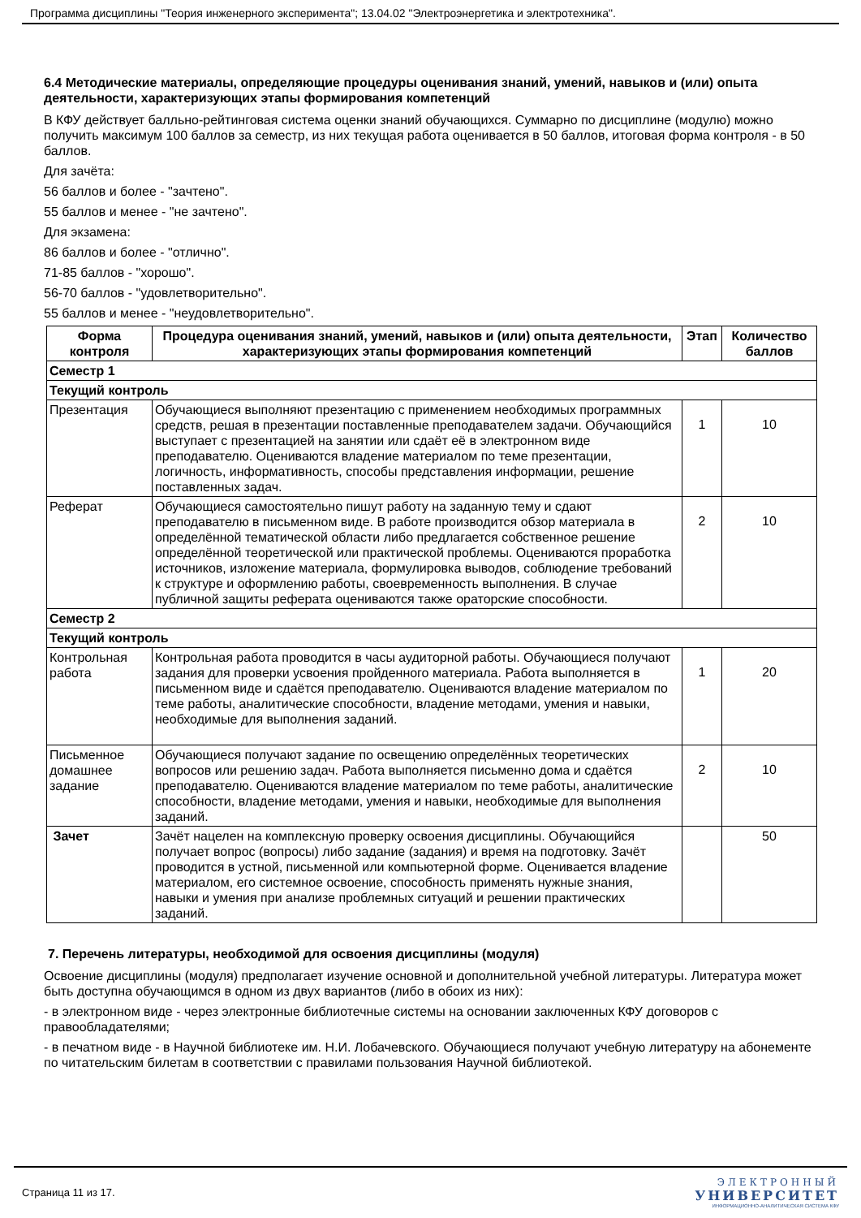Программа дисциплины "Теория инженерного эксперимента"; 13.04.02 "Электроэнергетика и электротехника".
6.4 Методические материалы, определяющие процедуры оценивания знаний, умений, навыков и (или) опыта деятельности, характеризующих этапы формирования компетенций
В КФУ действует балльно-рейтинговая система оценки знаний обучающихся. Суммарно по дисциплине (модулю) можно получить максимум 100 баллов за семестр, из них текущая работа оценивается в 50 баллов, итоговая форма контроля - в 50 баллов.
Для зачёта:
56 баллов и более - "зачтено".
55 баллов и менее - "не зачтено".
Для экзамена:
86 баллов и более - "отлично".
71-85 баллов - "хорошо".
56-70 баллов - "удовлетворительно".
55 баллов и менее - "неудовлетворительно".
| Форма контроля | Процедура оценивания знаний, умений, навыков и (или) опыта деятельности, характеризующих этапы формирования компетенций | Этап | Количество баллов |
| --- | --- | --- | --- |
| Семестр 1 | | | |
| Текущий контроль | | | |
| Презентация | Обучающиеся выполняют презентацию с применением необходимых программных средств, решая в презентации поставленные преподавателем задачи. Обучающийся выступает с презентацией на занятии или сдаёт её в электронном виде преподавателю. Оцениваются владение материалом по теме презентации, логичность, информативность, способы представления информации, решение поставленных задач. | 1 | 10 |
| Реферат | Обучающиеся самостоятельно пишут работу на заданную тему и сдают преподавателю в письменном виде. В работе производится обзор материала в определённой тематической области либо предлагается собственное решение определённой теоретической или практической проблемы. Оцениваются проработка источников, изложение материала, формулировка выводов, соблюдение требований к структуре и оформлению работы, своевременность выполнения. В случае публичной защиты реферата оцениваются также ораторские способности. | 2 | 10 |
| Семестр 2 | | | |
| Текущий контроль | | | |
| Контрольная работа | Контрольная работа проводится в часы аудиторной работы. Обучающиеся получают задания для проверки усвоения пройденного материала. Работа выполняется в письменном виде и сдаётся преподавателю. Оцениваются владение материалом по теме работы, аналитические способности, владение методами, умения и навыки, необходимые для выполнения заданий. | 1 | 20 |
| Письменное домашнее задание | Обучающиеся получают задание по освещению определённых теоретических вопросов или решению задач. Работа выполняется письменно дома и сдаётся преподавателю. Оцениваются владение материалом по теме работы, аналитические способности, владение методами, умения и навыки, необходимые для выполнения заданий. | 2 | 10 |
| Зачет | Зачёт нацелен на комплексную проверку освоения дисциплины. Обучающийся получает вопрос (вопросы) либо задание (задания) и время на подготовку. Зачёт проводится в устной, письменной или компьютерной форме. Оценивается владение материалом, его системное освоение, способность применять нужные знания, навыки и умения при анализе проблемных ситуаций и решении практических заданий. | | 50 |
7. Перечень литературы, необходимой для освоения дисциплины (модуля)
Освоение дисциплины (модуля) предполагает изучение основной и дополнительной учебной литературы. Литература может быть доступна обучающимся в одном из двух вариантов (либо в обоих из них):
- в электронном виде - через электронные библиотечные системы на основании заключенных КФУ договоров с правообладателями;
- в печатном виде - в Научной библиотеке им. Н.И. Лобачевского. Обучающиеся получают учебную литературу на абонементе по читательским билетам в соответствии с правилами пользования Научной библиотекой.
Страница 11 из 17.
ЭЛЕКТРОННЫЙ
УНИВЕРСИТЕТ
ИНФОРМАЦИОННО-АНАЛИТИЧЕСКАЯ СИСТЕМА КФУ